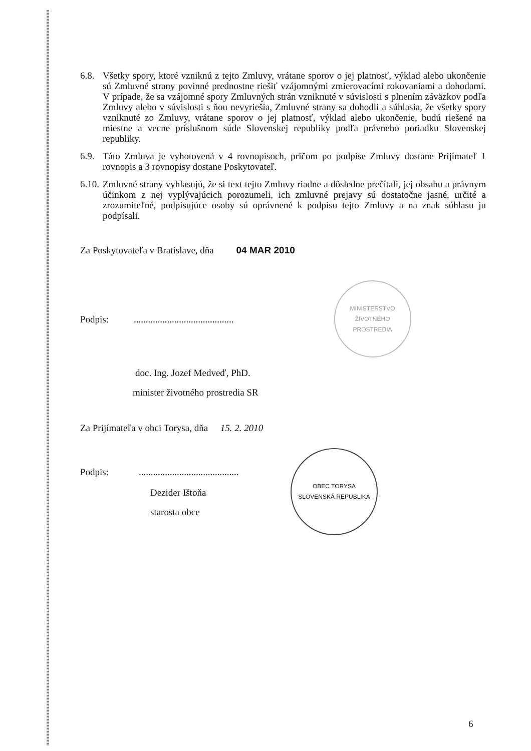6.8.
Všetky spory, ktoré vzniknú z tejto Zmluvy, vrátane sporov o jej platnosť, výklad alebo ukončenie sú Zmluvné strany povinné prednostne riešiť vzájomnými zmierovacími rokovaniami a dohodami. V prípade, že sa vzájomné spory Zmluvných strán vzniknuté v súvislosti s plnením záväzkov podľa Zmluvy alebo v súvislosti s ňou nevyriešia, Zmluvné strany sa dohodli a súhlasia, že všetky spory vzniknuté zo Zmluvy, vrátane sporov o jej platnosť, výklad alebo ukončenie, budú riešené na miestne a vecne príslušnom súde Slovenskej republiky podľa právneho poriadku Slovenskej republiky.
6.9.
Táto Zmluva je vyhotovená v 4 rovnopisoch, pričom po podpise Zmluvy dostane Prijímateľ 1 rovnopis a 3 rovnopisy dostane Poskytovateľ.
6.10.
Zmluvné strany vyhlasujú, že si text tejto Zmluvy riadne a dôsledne prečítali, jej obsahu a právnym účinkom z nej vyplývajúcich porozumeli, ich zmluvné prejavy sú dostatočne jasné, určité a zrozumiteľné, podpisujúce osoby sú oprávnené k podpisu tejto Zmluvy a na znak súhlasu ju podpísali.
Za Poskytovateľa v Bratislave, dňa 04 MAR 2010
Podpis:..........................................
MINISTERSTVO ŽIVOTNÉHO PROSTREDIA
doc. Ing. Jozef Medveď, PhD.
minister životného prostredia SR
Za Prijímateľa v obci Torysa, dňa 15. 2. 2010
Podpis:..........................................
Dezider Ištoňa
starosta obce
OBEC TORYSA
SLOVENSKÁ REPUBLIKA
6